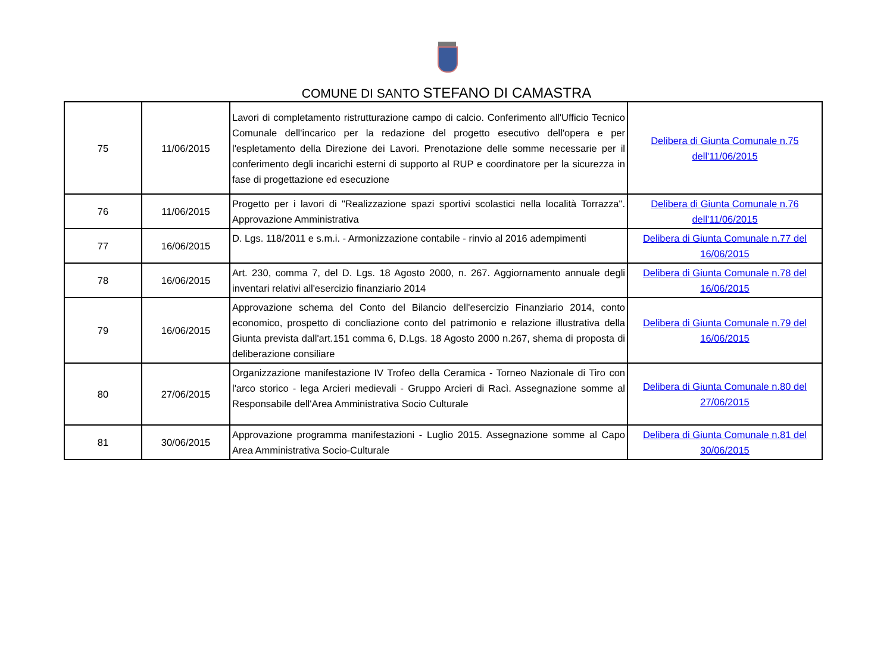COMUNE DI SANTO STEFANO DI CAMASTRA
| 75 | 11/06/2015 | Lavori di completamento ristrutturazione campo di calcio. Conferimento all'Ufficio Tecnico Comunale dell'incarico per la redazione del progetto esecutivo dell'opera e per l'espletamento della Direzione dei Lavori. Prenotazione delle somme necessarie per il conferimento degli incarichi esterni di supporto al RUP e coordinatore per la sicurezza in fase di progettazione ed esecuzione | Delibera di Giunta Comunale n.75 dell'11/06/2015 |
| 76 | 11/06/2015 | Progetto per i lavori di "Realizzazione spazi sportivi scolastici nella località Torrazza". Approvazione Amministrativa | Delibera di Giunta Comunale n.76 dell'11/06/2015 |
| 77 | 16/06/2015 | D. Lgs. 118/2011 e s.m.i. - Armonizzazione contabile - rinvio al 2016 adempimenti | Delibera di Giunta Comunale n.77 del 16/06/2015 |
| 78 | 16/06/2015 | Art. 230, comma 7, del D. Lgs. 18 Agosto 2000, n. 267. Aggiornamento annuale degli inventari relativi all'esercizio finanziario 2014 | Delibera di Giunta Comunale n.78 del 16/06/2015 |
| 79 | 16/06/2015 | Approvazione schema del Conto del Bilancio dell'esercizio Finanziario 2014, conto economico, prospetto di concliazione conto del patrimonio e relazione illustrativa della Giunta prevista dall'art.151 comma 6, D.Lgs. 18 Agosto 2000 n.267, shema di proposta di deliberazione consiliare | Delibera di Giunta Comunale n.79 del 16/06/2015 |
| 80 | 27/06/2015 | Organizzazione manifestazione IV Trofeo della Ceramica - Torneo Nazionale di Tiro con l'arco storico - lega Arcieri medievali - Gruppo Arcieri di Racì. Assegnazione somme al Responsabile dell'Area Amministrativa Socio Culturale | Delibera di Giunta Comunale n.80 del 27/06/2015 |
| 81 | 30/06/2015 | Approvazione programma manifestazioni - Luglio 2015. Assegnazione somme al Capo Area Amministrativa Socio-Culturale | Delibera di Giunta Comunale n.81 del 30/06/2015 |